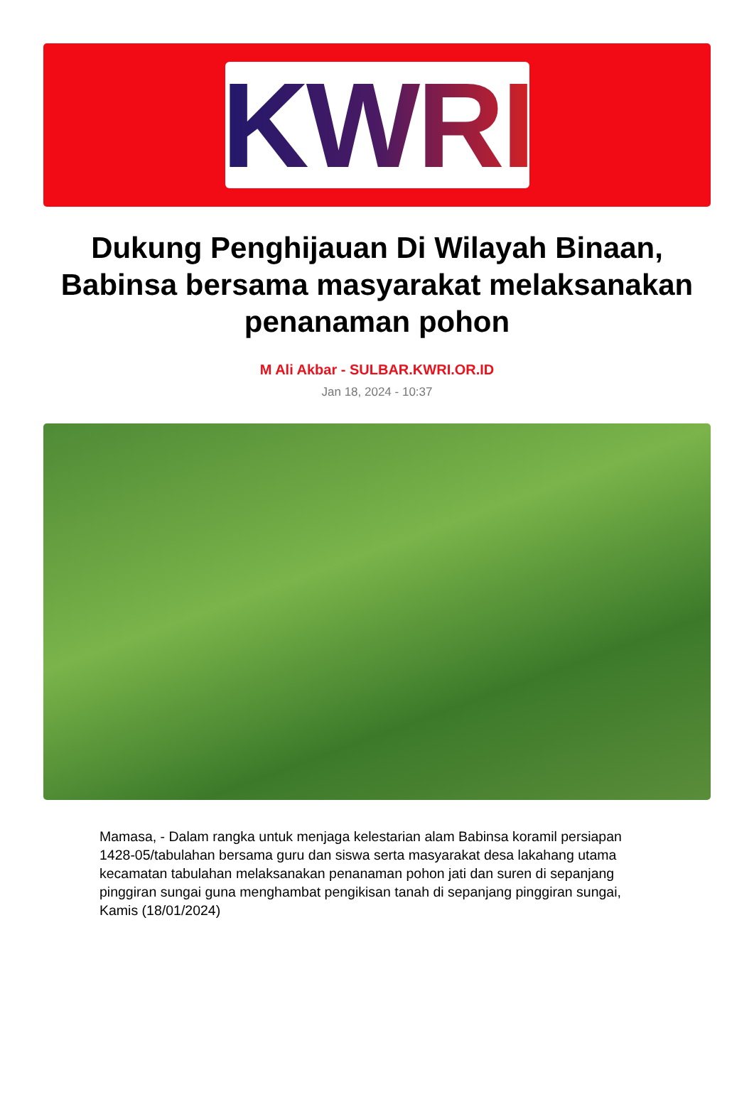KWRI
Dukung Penghijauan Di Wilayah Binaan, Babinsa bersama masyarakat melaksanakan penanaman pohon
M Ali Akbar - SULBAR.KWRI.OR.ID
Jan 18, 2024 - 10:37
Mamasa, - Dalam rangka untuk menjaga kelestarian alam Babinsa koramil persiapan 1428-05/tabulahan bersama guru dan siswa serta masyarakat desa lakahang utama kecamatan tabulahan melaksanakan penanaman pohon jati dan suren di sepanjang pinggiran sungai guna menghambat pengikisan tanah di sepanjang pinggiran sungai, Kamis (18/01/2024)